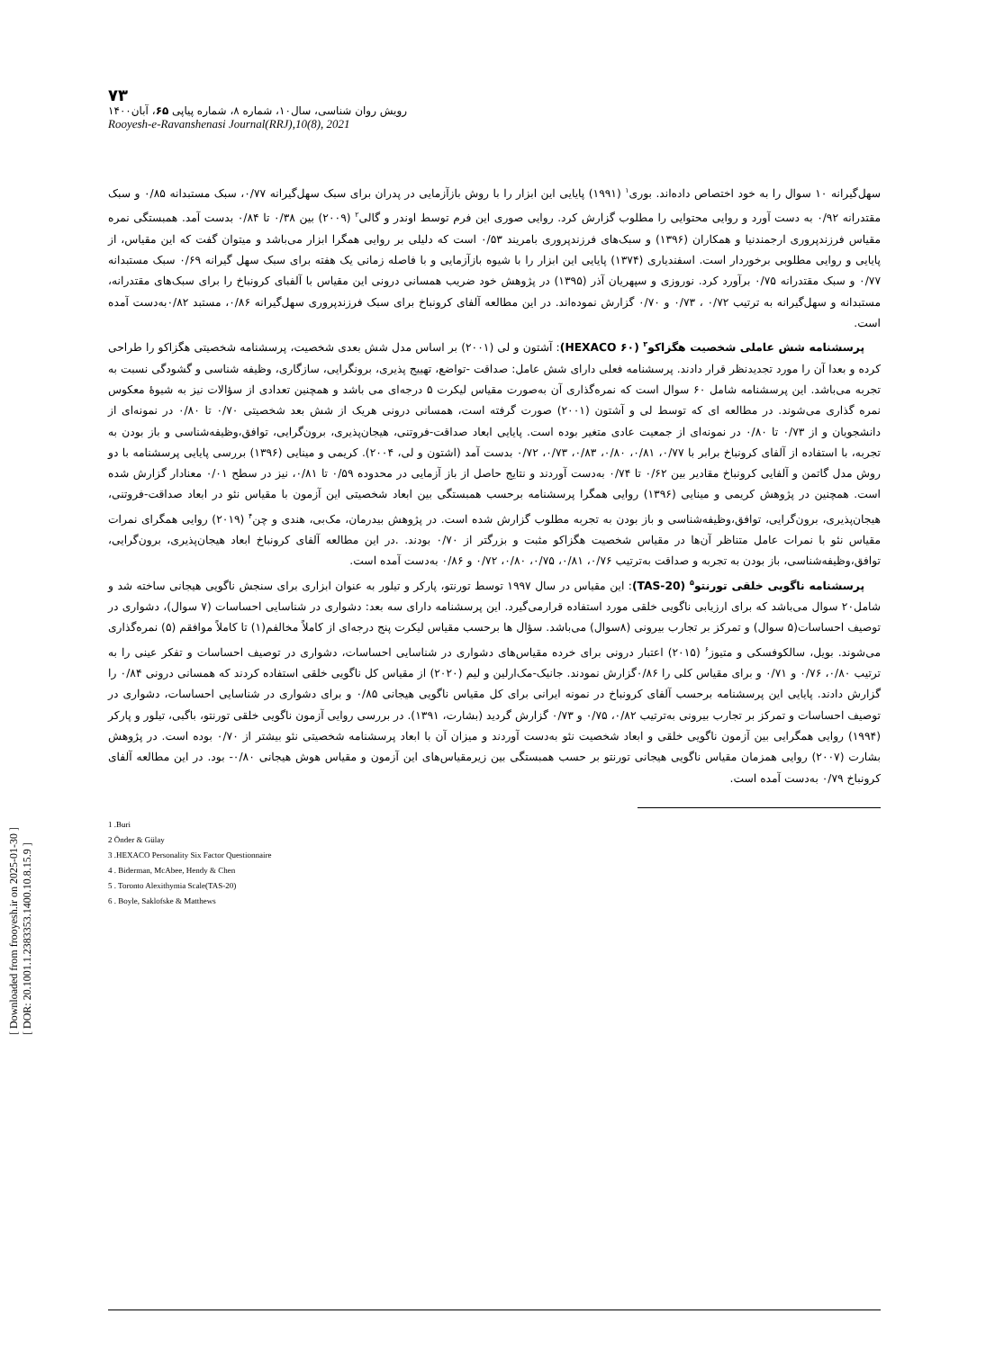[ Downloaded from frooyesh.ir on 2025-01-30 ]
[ DOR: 20.1001.1.2383353.1400.10.8.15.9 ]
۷۳
رویش روان شناسی، سال۱۰، شماره ۸، شماره پیاپی ۶۵، آبان۱۴۰۰
Rooyesh-e-Ravanshenasi Journal(RRJ),10(8), 2021
سهل‌گیرانه ۱۰ سوال را به خود اختصاص داده‌اند. بوری<sup>۱</sup> (۱۹۹۱) پایایی این ابزار را با روش بازآزمایی در پدران برای سبک سهل‌گیرانه ۰/۷۷، سبک مستبدانه ۰/۸۵ و سبک مقتدرانه ۰/۹۲ به دست آورد و روایی محتوایی را مطلوب گزارش کرد. روایی صوری این فرم توسط اوندر و گالی<sup>۲</sup> (۲۰۰۹) بین ۰/۳۸ تا ۰/۸۴ بدست آمد. همبستگی نمره مقیاس فرزندپروری ارجمندنیا و همکاران (۱۳۹۶) و سبک‌های فرزندپروری بامریند ۰/۵۳ است که دلیلی بر روایی همگرا ابزار می‌باشد و میتوان گفت که این مقیاس، از پایایی و روایی مطلوبی برخوردار است. اسفندیاری (۱۳۷۴) پایایی این ابزار را با شیوه بازآزمایی و با فاصله زمانی یک هفته برای سبک سهل گیرانه ۰/۶۹ سبک مستبدانه ۰/۷۷ و سبک مقتدرانه ۰/۷۵ برآورد کرد. نوروزی و سپهریان آذر (۱۳۹۵) در پژوهش خود ضریب همسانی درونی این مقیاس با آلفبای کرونباخ را برای سبک‌های مقتدرانه، مستبدانه و سهل‌گیرانه به ترتیب ۰/۷۲ ، ۰/۷۳ و ۰/۷۰ گزارش نموده‌اند. در این مطالعه آلفای کرونباخ برای سبک فرزندپروری سهل‌گیرانه ۰/۸۶، مستبد ۰/۸۲به‌دست آمده است.
پرسشنامه شش عاملی شخصیت هگزاکو<sup>۳</sup> (۶۰ HEXACO): آشتون و لی (۲۰۰۱) بر اساس مدل شش بعدی شخصیت، پرسشنامه شخصیتی هگزاکو را طراحی کرده و بعدا آن را مورد تجدیدنظر قرار دادند. پرسشنامه فعلی دارای شش عامل: صداقت -تواضع، تهییج پذیری، برونگرایی، سازگاری، وظیفه شناسی و گشودگی نسبت به تجربه می‌باشد. این پرسشنامه شامل ۶۰ سوال است که نمره‌گذاری آن به‌صورت مقیاس لیکرت ۵ درجه‌ای می باشد و همچنین تعدادی از سؤالات نیز به شیوۀ معکوس نمره گذاری می‌شوند. در مطالعه ای که توسط لی و آشتون (۲۰۰۱) صورت گرفته است، همسانی درونی هریک از شش بعد شخصیتی ۰/۷۰ تا ۰/۸۰ در نمونه‌ای از دانشجویان و از ۰/۷۳ تا ۰/۸۰ در نمونه‌ای از جمعیت عادی متغیر بوده است. پایایی ابعاد صداقت-فروتنی، هیجان‌پذیری، برون‌گرایی، توافق،وظیفه‌شناسی و باز بودن به تجربه، با استفاده از آلفای کرونباخ برابر با ۰/۷۷، ۰/۸۱، ۰/۸۰، ۰/۸۳، ۰/۷۳، ۰/۷۲ بدست آمد (اشتون و لی، ۲۰۰۴). کریمی و مینایی (۱۳۹۶) بررسی پایایی پرسشنامه با دو روش مدل گاتمن و آلفایی کرونباخ مقادیر بین ۰/۶۲ تا ۰/۷۴ به‌دست آوردند و نتایج حاصل از باز آزمایی در محدوده ۰/۵۹ تا ۰/۸۱، نیز در سطح ۰/۰۱ معنادار گزارش شده است. همچنین در پژوهش کریمی و مینایی (۱۳۹۶) روایی همگرا پرسشنامه برحسب همبستگی بین ابعاد شخصیتی این آزمون با مقیاس نئو در ابعاد صداقت-فروتنی، هیجان‌پذیری، برون‌گرایی، توافق،وظیفه‌شناسی و باز بودن به تجربه مطلوب گزارش شده است. در پژوهش بیدرمان، مک‌بی، هندی و چن<sup>۴</sup> (۲۰۱۹) روایی همگرای نمرات مقیاس نئو با نمرات عامل متناظر آن‌ها در مقیاس شخصیت هگزاکو مثبت و بزرگتر از ۰/۷۰ بودند. .در این مطالعه آلفای کرونباخ ابعاد هیجان‌پذیری، برون‌گرایی، توافق،وظیفه‌شناسی، باز بودن به تجربه و صداقت به‌ترتیب ۰/۷۶، ۰/۸۱، ۰/۷۵، ۰/۸۰، ۰/۷۲ و ۰/۸۶ به‌دست آمده است.
پرسشنامه ناگویی خلقی تورنتو<sup>۵</sup> (TAS-20): این مقیاس در سال ۱۹۹۷ توسط تورنتو، پارکر و تیلور به عنوان ابزاری برای سنجش ناگویی هیجانی ساخته شد و شامل۲۰ سوال می‌باشد که برای ارزیابی ناگویی خلقی مورد استفاده قرارمی‌گیرد. این پرسشنامه دارای سه بعد: دشواری در شناسایی احساسات (۷ سوال)، دشواری در توصیف احساسات(۵ سوال) و تمرکز بر تجارب بیرونی (۸سوال) می‌باشد. سؤال ها برحسب مقیاس لیکرت پنج درجه‌ای از کاملاً مخالفم(۱) تا کاملاً موافقم (۵) نمره‌گذاری می‌شوند. بویل، سالکوفسکی و متیوز<sup>۶</sup> (۲۰۱۵) اعتبار درونی برای خرده مقیاس‌های دشواری در شناسایی احساسات، دشواری در توصیف احساسات و تفکر عینی را به ترتیب ۰/۸۰، ۰/۷۶ و ۰/۷۱ و برای مقیاس کلی را ۰/۸۶گزارش نمودند. جانیک-مک‌ارلین و لیم (۲۰۲۰) از مقیاس کل ناگویی خلقی استفاده کردند که همسانی درونی ۰/۸۴ را گزارش دادند. پایایی این پرسشنامه برحسب آلفای کرونباخ در نمونه ایرانی برای کل مقیاس ناگویی هیجانی ۰/۸۵ و برای دشواری در شناسایی احساسات، دشواری در توصیف احساسات و تمرکز بر تجارب بیرونی به‌ترتیب ۰/۸۲، ۰/۷۵ و ۰/۷۳ گزارش گردید (بشارت، ۱۳۹۱). در بررسی روایی آزمون ناگویی خلقی تورنتو، باگبی، تیلور و پارکر (۱۹۹۴) روایی همگرایی بین آزمون ناگویی خلقی و ابعاد شخصیت نئو به‌دست آوردند و میزان آن با ابعاد پرسشنامه شخصیتی نئو بیشتر از ۰/۷۰ بوده است. در پژوهش بشارت (۲۰۰۷) روایی همزمان مقیاس ناگویی هیجانی تورنتو بر حسب همبستگی بین زیرمقیاس‌های این آزمون و مقیاس هوش هیجانی ۰/۸۰- بود. در این مطالعه آلفای کرونباخ ۰/۷۹ به‌دست آمده است.
1 .Buri
2 Önder & Gülay
3 .HEXACO Personality Six Factor Questionnaire
4 . Biderman, McAbee, Hendy & Chen
5 . Toronto Alexithymia Scale(TAS-20)
6 . Boyle, Saklofske & Matthews